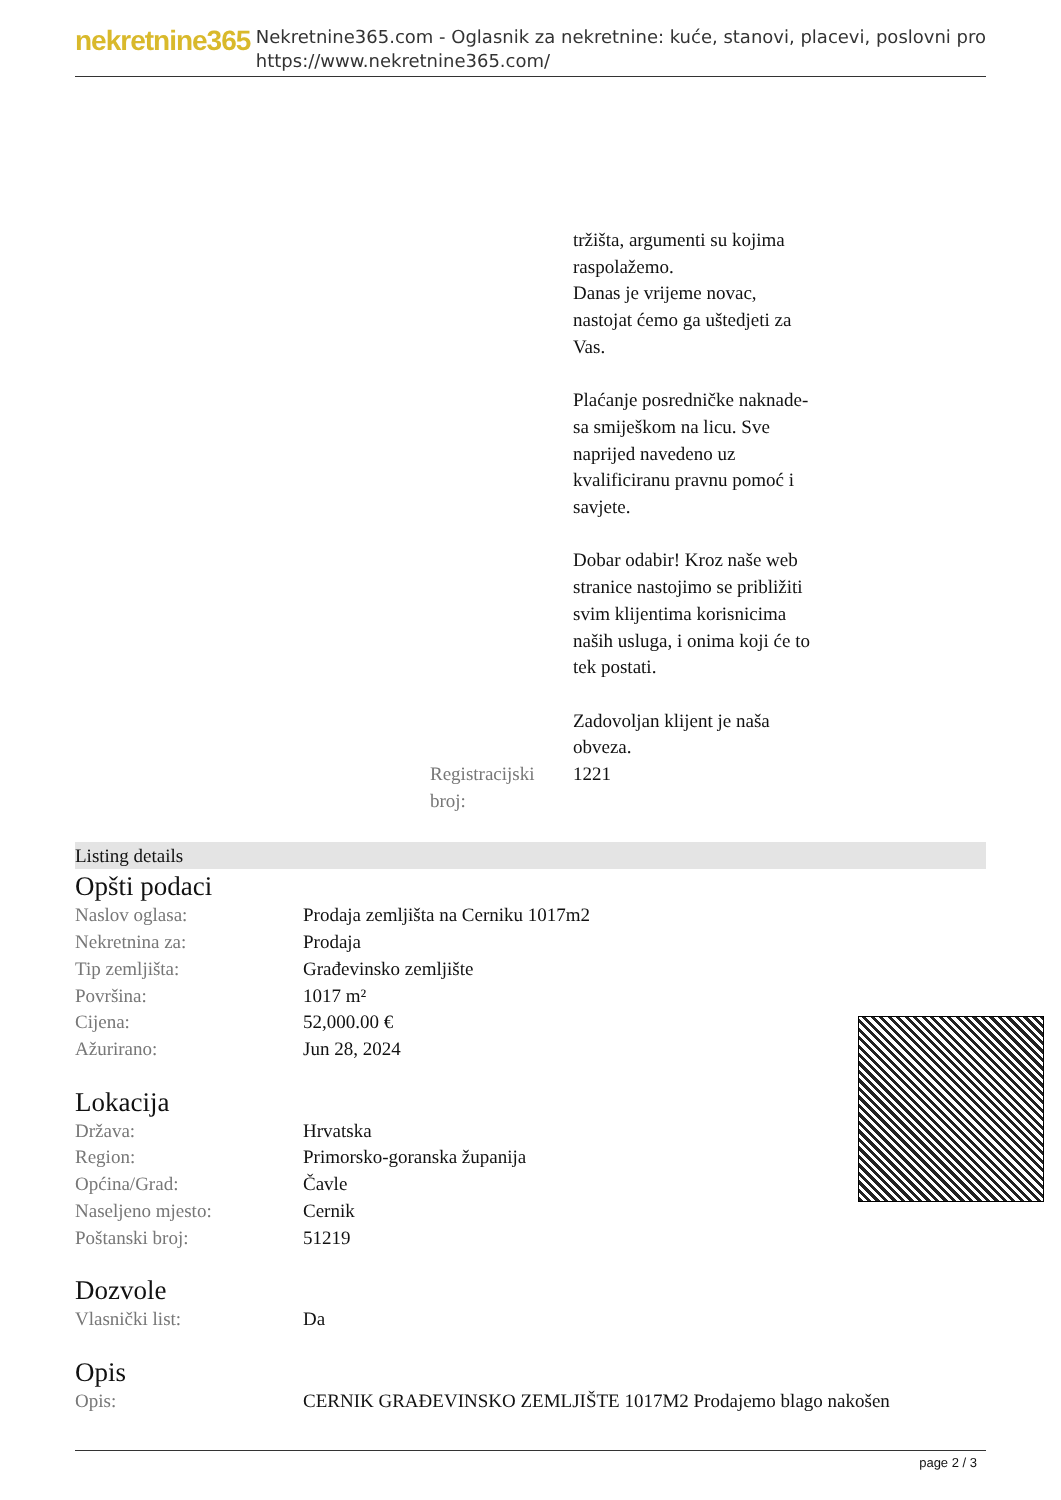nekretnine365
Nekretnine365.com - Oglasnik za nekretnine: kuće, stanovi, placevi, poslovni pro
https://www.nekretnine365.com/
| | tržišta, argumenti su kojima raspolažemo. Danas je vrijeme novac, nastojat ćemo ga uštedjeti za Vas. Plaćanje posredničke naknade- sa smiješkom na licu. Sve naprijed navedeno uz kvalificiranu pravnu pomoć i savjete. Dobar odabir! Kroz naše web stranice nastojimo se približiti svim klijentima korisnicima naših usluga, i onima koji će to tek postati. Zadovoljan klijent je naša obveza. |
| Registracijski broj: | 1221 |
Listing details
Opšti podaci
| Naslov oglasa: | Prodaja zemljišta na Cerniku 1017m2 |
| Nekretnina za: | Prodaja |
| Tip zemljišta: | Građevinsko zemljište |
| Površina: | 1017 m² |
| Cijena: | 52,000.00 € |
| Ažurirano: | Jun 28, 2024 |
Lokacija
| Država: | Hrvatska |
| Region: | Primorsko-goranska županija |
| Općina/Grad: | Čavle |
| Naseljeno mjesto: | Cernik |
| Poštanski broj: | 51219 |
Dozvole
| Vlasnički list: | Da |
Opis
| Opis: | CERNIK GRAĐEVINSKO ZEMLJIŠTE 1017M2 Prodajemo blago nakošen |
page 2 / 3